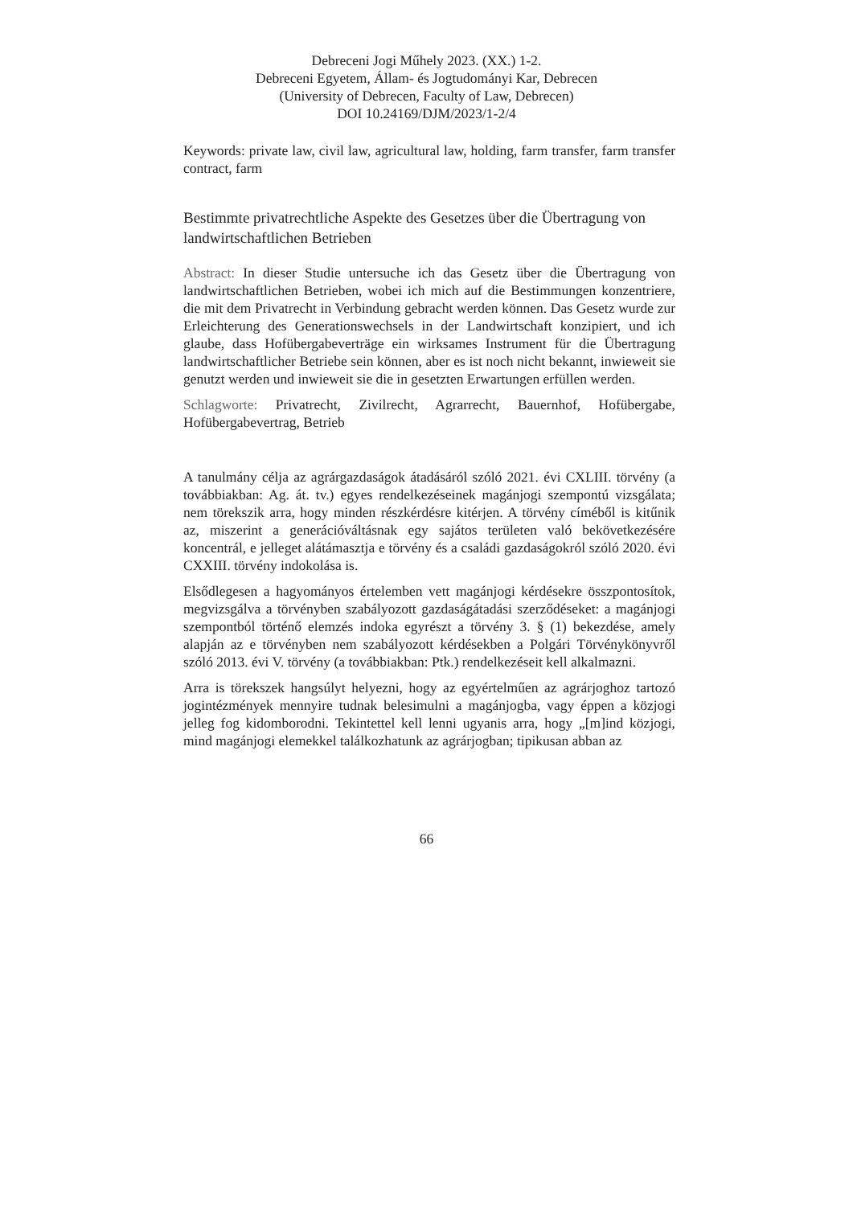Debreceni Jogi Műhely 2023. (XX.) 1-2.
Debreceni Egyetem, Állam- és Jogtudományi Kar, Debrecen
(University of Debrecen, Faculty of Law, Debrecen)
DOI 10.24169/DJM/2023/1-2/4
Keywords: private law, civil law, agricultural law, holding, farm transfer, farm transfer contract, farm
Bestimmte privatrechtliche Aspekte des Gesetzes über die Übertragung von landwirtschaftlichen Betrieben
Abstract: In dieser Studie untersuche ich das Gesetz über die Übertragung von landwirtschaftlichen Betrieben, wobei ich mich auf die Bestimmungen konzentriere, die mit dem Privatrecht in Verbindung gebracht werden können. Das Gesetz wurde zur Erleichterung des Generationswechsels in der Landwirtschaft konzipiert, und ich glaube, dass Hofübergabeverträge ein wirksames Instrument für die Übertragung landwirtschaftlicher Betriebe sein können, aber es ist noch nicht bekannt, inwieweit sie genutzt werden und inwieweit sie die in gesetzten Erwartungen erfüllen werden.
Schlagworte: Privatrecht, Zivilrecht, Agrarrecht, Bauernhof, Hofübergabe, Hofübergabevertrag, Betrieb
A tanulmány célja az agrárgazdaságok átadásáról szóló 2021. évi CXLIII. törvény (a továbbiakban: Ag. át. tv.) egyes rendelkezéseinek magánjogi szempontú vizsgálata; nem törekszik arra, hogy minden részkérdésre kitérjen. A törvény címéből is kitűnik az, miszerint a generációváltásnak egy sajátos területen való bekövetkezésére koncentrál, e jelleget alátámasztja e törvény és a családi gazdaságokról szóló 2020. évi CXXIII. törvény indokolása is.
Elsődlegesen a hagyományos értelemben vett magánjogi kérdésekre összpontosítok, megvizsgálva a törvényben szabályozott gazdaságátadási szerződéseket: a magánjogi szempontból történő elemzés indoka egyrészt a törvény 3. § (1) bekezdése, amely alapján az e törvényben nem szabályozott kérdésekben a Polgári Törvénykönyvről szóló 2013. évi V. törvény (a továbbiakban: Ptk.) rendelkezéseit kell alkalmazni.
Arra is törekszek hangsúlyt helyezni, hogy az egyértelműen az agrárjoghoz tartozó jogintézmények mennyire tudnak belesimulni a magánjogba, vagy éppen a közjogi jelleg fog kidomborodni. Tekintettel kell lenni ugyanis arra, hogy „[m]ind közjogi, mind magánjogi elemekkel találkozhatunk az agrárjogban; tipikusan abban az
66